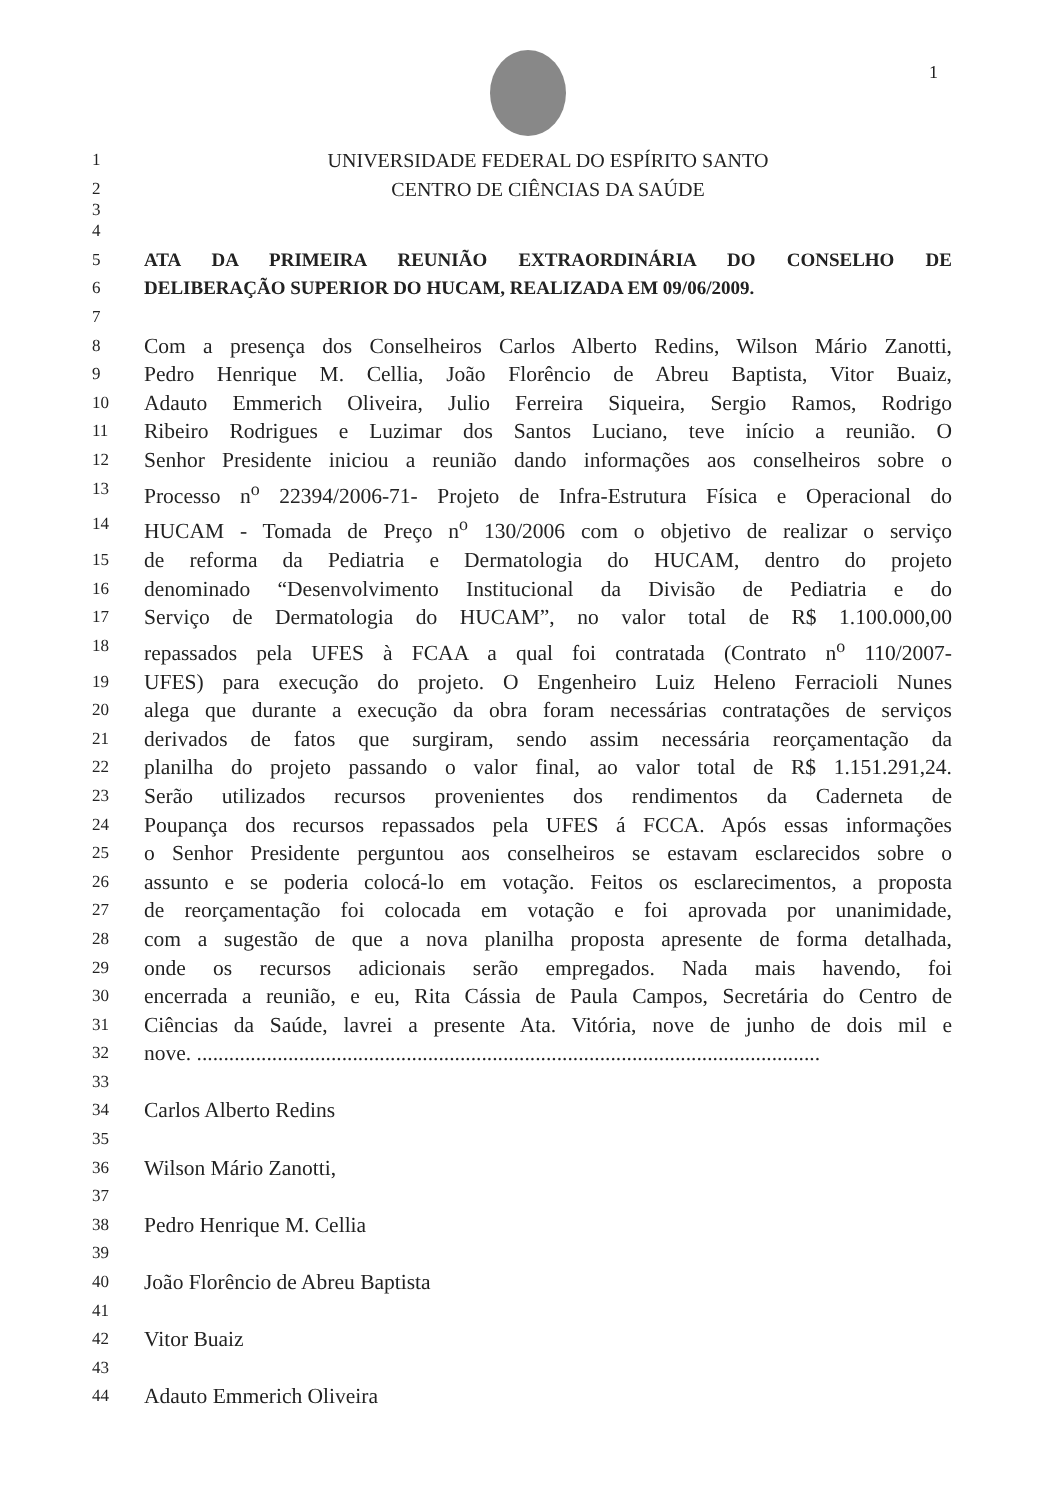1
1 UNIVERSIDADE FEDERAL DO ESPÍRITO SANTO
2 CENTRO DE CIÊNCIAS DA SAÚDE
3
4
5 ATA DA PRIMEIRA REUNIÃO EXTRAORDINÁRIA DO CONSELHO DE
6 DELIBERAÇÃO SUPERIOR DO HUCAM, REALIZADA EM 09/06/2009.
7
8 Com a presença dos Conselheiros Carlos Alberto Redins, Wilson Mário Zanotti,
9 Pedro Henrique M. Cellia, João Florêncio de Abreu Baptista, Vitor Buaiz,
10 Adauto Emmerich Oliveira, Julio Ferreira Siqueira, Sergio Ramos, Rodrigo
11 Ribeiro Rodrigues e Luzimar dos Santos Luciano, teve início a reunião. O
12 Senhor Presidente iniciou a reunião dando informações aos conselheiros sobre o
13 Processo n<sup>o</sup> 22394/2006-71- Projeto de Infra-Estrutura Física e Operacional do
14 HUCAM - Tomada de Preço n<sup>o</sup> 130/2006 com o objetivo de realizar o serviço
15 de reforma da Pediatria e Dermatologia do HUCAM, dentro do projeto
16 denominado “Desenvolvimento Institucional da Divisão de Pediatria e do
17 Serviço de Dermatologia do HUCAM”, no valor total de R$ 1.100.000,00
18 repassados pela UFES à FCAA a qual foi contratada (Contrato n<sup>o</sup> 110/2007-
19 UFES) para execução do projeto. O Engenheiro Luiz Heleno Ferracioli Nunes
20 alega que durante a execução da obra foram necessárias contratações de serviços
21 derivados de fatos que surgiram, sendo assim necessária reorçamentação da
22 planilha do projeto passando o valor final, ao valor total de R$ 1.151.291,24.
23 Serão utilizados recursos provenientes dos rendimentos da Caderneta de
24 Poupança dos recursos repassados pela UFES á FCCA. Após essas informações
25 o Senhor Presidente perguntou aos conselheiros se estavam esclarecidos sobre o
26 assunto e se poderia colocá-lo em votação. Feitos os esclarecimentos, a proposta
27 de reorçamentação foi colocada em votação e foi aprovada por unanimidade,
28 com a sugestão de que a nova planilha proposta apresente de forma detalhada,
29 onde os recursos adicionais serão empregados. Nada mais havendo, foi
30 encerrada a reunião, e eu, Rita Cássia de Paula Campos, Secretária do Centro de
31 Ciências da Saúde, lavrei a presente Ata. Vitória, nove de junho de dois mil e
32 nove. ....................................................................................................................
33
34 Carlos Alberto Redins
35
36 Wilson Mário Zanotti,
37
38 Pedro Henrique M. Cellia
39
40 João Florêncio de Abreu Baptista
41
42 Vitor Buaiz
43
44 Adauto Emmerich Oliveira